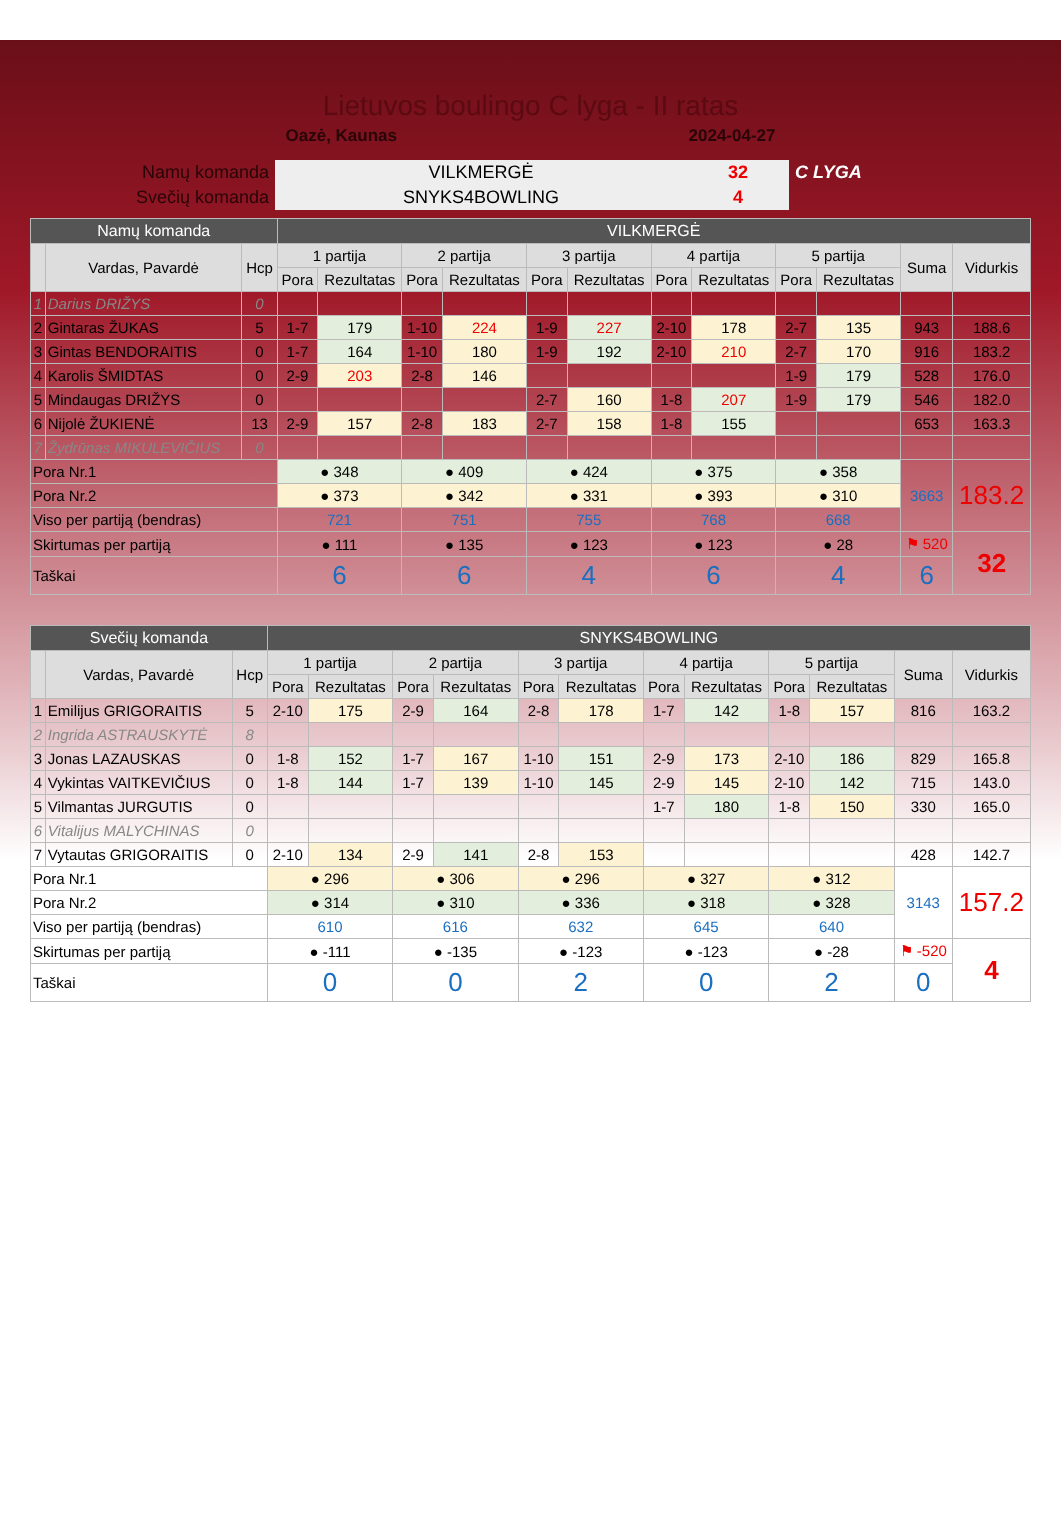Lietuvos boulingo C lyga - II ratas
Oazė, Kaunas 2024-04-27
| Namų komanda | VILKMERGĖ | 32 | C LYGA |
| Svečių komanda | SNYKS4BOWLING | 4 | |
| Namų komanda | | | VILKMERGĖ | | | | | | | | | | | |
| | Vardas, Pavardė | Hcp | 1 partija | | 2 partija | | 3 partija | | 4 partija | | 5 partija | | Suma | Vidurkis |
| | | | Pora | Rezultatas | Pora | Rezultatas | Pora | Rezultatas | Pora | Rezultatas | Pora | Rezultatas | | |
| 1 | Darius DRIŽYS | 0 | | | | | | | | | | | | |
| 2 | Gintaras ŽUKAS | 5 | 1-7 | 179 | 1-10 | 224 | 1-9 | 227 | 2-10 | 178 | 2-7 | 135 | 943 | 188.6 |
| 3 | Gintas BENDORAITIS | 0 | 1-7 | 164 | 1-10 | 180 | 1-9 | 192 | 2-10 | 210 | 2-7 | 170 | 916 | 183.2 |
| 4 | Karolis ŠMIDTAS | 0 | 2-9 | 203 | 2-8 | 146 | | | | | 1-9 | 179 | 528 | 176.0 |
| 5 | Mindaugas DRIŽYS | 0 | | | | | 2-7 | 160 | 1-8 | 207 | 1-9 | 179 | 546 | 182.0 |
| 6 | Nijolė ŽUKIENĖ | 13 | 2-9 | 157 | 2-8 | 183 | 2-7 | 158 | 1-8 | 155 | | | 653 | 163.3 |
| 7 | Žydrūnas MIKULEVIČIUS | 0 | | | | | | | | | | | | |
| Pora Nr.1 | | | ● 348 | | ● 409 | | ● 424 | | ● 375 | | ● 358 | | 3663 | 183.2 |
| Pora Nr.2 | | | ● 373 | | ● 342 | | ● 331 | | ● 393 | | ● 310 | | | |
| Viso per partiją (bendras) | | | 721 | | 751 | | 755 | | 768 | | 668 | | | |
| Skirtumas per partiją | | | ● 111 | | ● 135 | | ● 123 | | ● 123 | | ● 28 | | ⚑ 520 | 32 |
| Taškai | | | 6 | | 6 | | 4 | | 6 | | 4 | | 6 | |
| Svečių komanda | | | SNYKS4BOWLING | | | | | | | | | | | |
| | Vardas, Pavardė | Hcp | 1 partija | | 2 partija | | 3 partija | | 4 partija | | 5 partija | | Suma | Vidurkis |
| | | | Pora | Rezultatas | Pora | Rezultatas | Pora | Rezultatas | Pora | Rezultatas | Pora | Rezultatas | | |
| 1 | Emilijus GRIGORAITIS | 5 | 2-10 | 175 | 2-9 | 164 | 2-8 | 178 | 1-7 | 142 | 1-8 | 157 | 816 | 163.2 |
| 2 | Ingrida ASTRAUSKYTĖ | 8 | | | | | | | | | | | | |
| 3 | Jonas LAZAUSKAS | 0 | 1-8 | 152 | 1-7 | 167 | 1-10 | 151 | 2-9 | 173 | 2-10 | 186 | 829 | 165.8 |
| 4 | Vykintas VAITKEVIČIUS | 0 | 1-8 | 144 | 1-7 | 139 | 1-10 | 145 | 2-9 | 145 | 2-10 | 142 | 715 | 143.0 |
| 5 | Vilmantas JURGUTIS | 0 | | | | | | | 1-7 | 180 | 1-8 | 150 | 330 | 165.0 |
| 6 | Vitalijus MALYCHINAS | 0 | | | | | | | | | | | | |
| 7 | Vytautas GRIGORAITIS | 0 | 2-10 | 134 | 2-9 | 141 | 2-8 | 153 | | | | | 428 | 142.7 |
| Pora Nr.1 | | | ● 296 | | ● 306 | | ● 296 | | ● 327 | | ● 312 | | 3143 | 157.2 |
| Pora Nr.2 | | | ● 314 | | ● 310 | | ● 336 | | ● 318 | | ● 328 | | | |
| Viso per partiją (bendras) | | | 610 | | 616 | | 632 | | 645 | | 640 | | | |
| Skirtumas per partiją | | | ● -111 | | ● -135 | | ● -123 | | ● -123 | | ● -28 | | ⚑ -520 | 4 |
| Taškai | | | 0 | | 0 | | 2 | | 0 | | 2 | | 0 | |